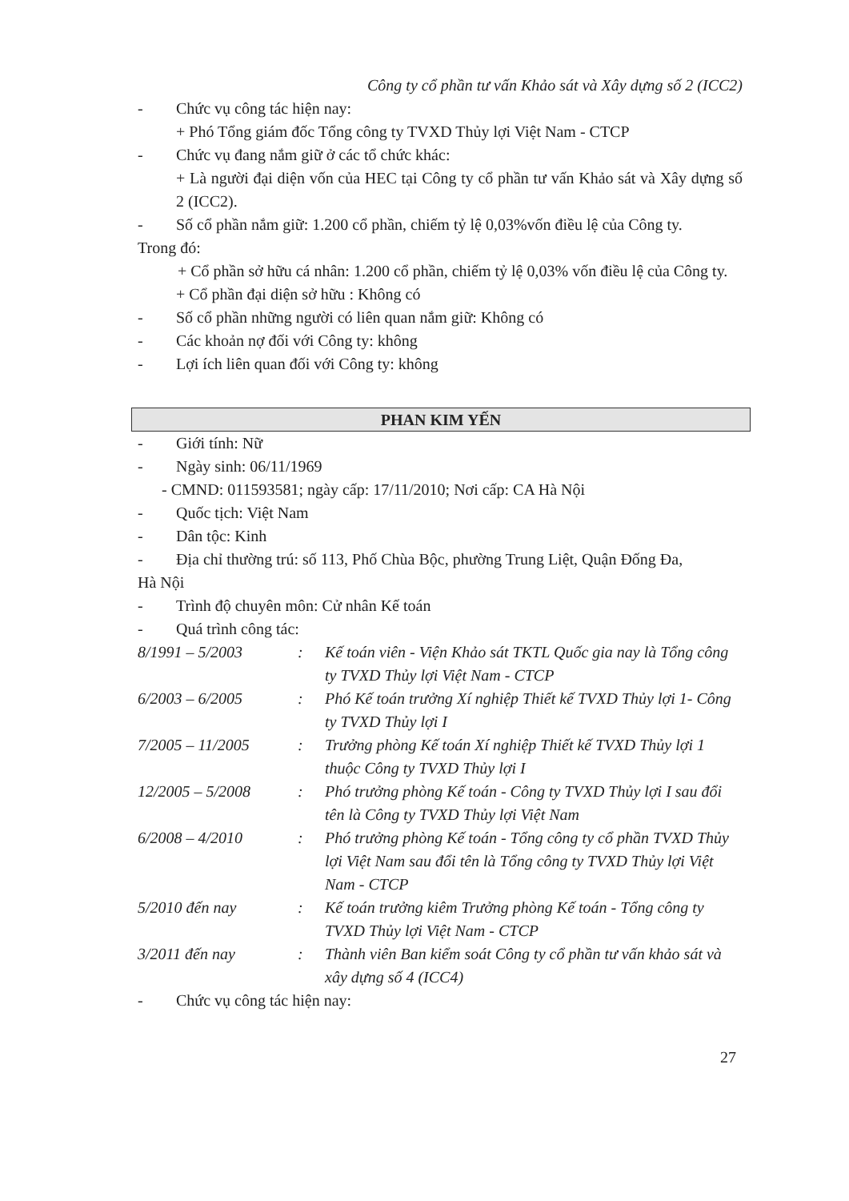Công ty cổ phần tư vấn Khảo sát và Xây dựng số 2 (ICC2)
- Chức vụ công tác hiện nay:
+ Phó Tổng giám đốc Tổng công ty TVXD Thủy lợi Việt Nam - CTCP
- Chức vụ đang nắm giữ ở các tổ chức khác:
+ Là người đại diện vốn của HEC tại Công ty cổ phần tư vấn Khảo sát và Xây dựng số 2 (ICC2).
- Số cổ phần nắm giữ: 1.200 cổ phần, chiếm tỷ lệ 0,03%vốn điều lệ của Công ty.
Trong đó:
+ Cổ phần sở hữu cá nhân: 1.200 cổ phần, chiếm tỷ lệ 0,03% vốn điều lệ của Công ty.
+ Cổ phần đại diện sở hữu : Không có
- Số cổ phần những người có liên quan nắm giữ: Không có
- Các khoản nợ đối với Công ty: không
- Lợi ích liên quan đối với Công ty: không
PHAN KIM YẾN
- Giới tính: Nữ
- Ngày sinh: 06/11/1969
- CMND: 011593581; ngày cấp: 17/11/2010; Nơi cấp: CA Hà Nội
- Quốc tịch: Việt Nam
- Dân tộc: Kinh
- Địa chỉ thường trú: số 113, Phố Chùa Bộc, phường Trung Liệt, Quận Đống Đa,
Hà Nội
- Trình độ chuyên môn: Cử nhân Kế toán
- Quá trình công tác:
| 8/1991 – 5/2003 | : | Kế toán viên - Viện Khảo sát TKTL Quốc gia nay là Tổng công ty TVXD Thủy lợi Việt Nam - CTCP |
| 6/2003 – 6/2005 | : | Phó Kế toán trưởng Xí nghiệp Thiết kế TVXD Thủy lợi 1- Công ty TVXD Thủy lợi I |
| 7/2005 – 11/2005 | : | Trưởng phòng Kế toán Xí nghiệp Thiết kế TVXD Thủy lợi 1 thuộc Công ty TVXD Thủy lợi I |
| 12/2005 – 5/2008 | : | Phó trưởng phòng Kế toán - Công ty TVXD Thủy lợi I sau đổi tên là Công ty TVXD Thủy lợi Việt Nam |
| 6/2008 – 4/2010 | : | Phó trưởng phòng Kế toán - Tổng công ty cổ phần TVXD Thủy lợi Việt Nam sau đổi tên là Tổng công ty TVXD Thủy lợi Việt Nam - CTCP |
| 5/2010 đến nay | : | Kế toán trưởng kiêm Trưởng phòng Kế toán - Tổng công ty TVXD Thủy lợi Việt Nam - CTCP |
| 3/2011 đến nay | : | Thành viên Ban kiểm soát Công ty cổ phần tư vấn khảo sát và xây dựng số 4 (ICC4) |
- Chức vụ công tác hiện nay:
27